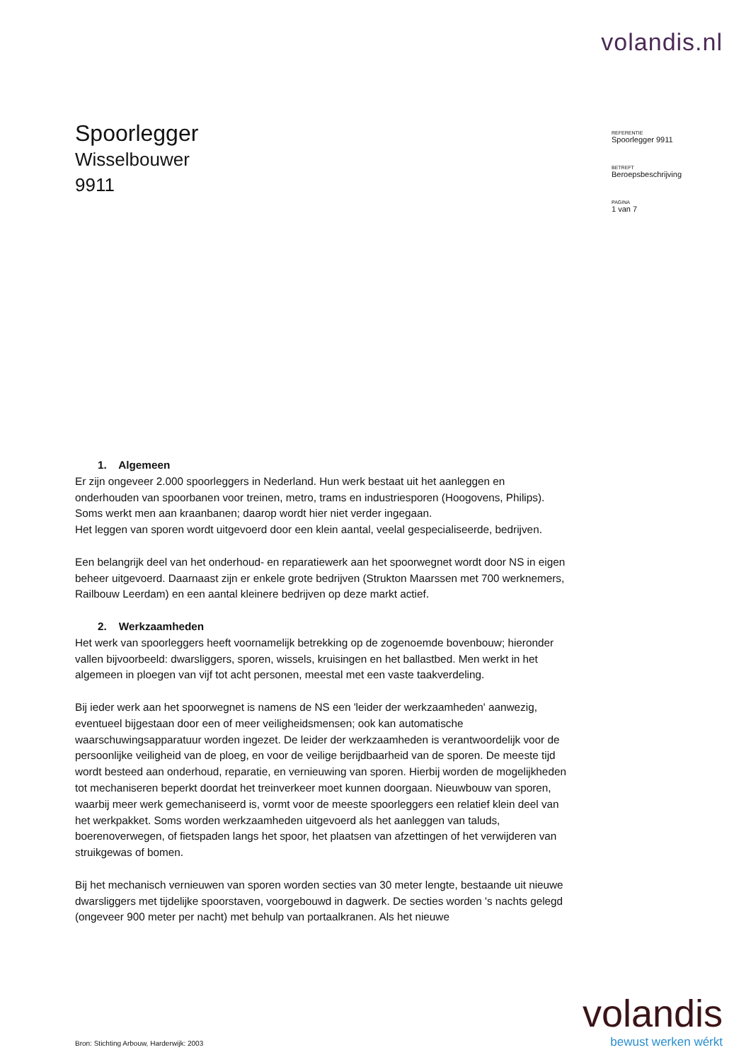volandis.nl
Spoorlegger
Wisselbouwer
9911
REFERENTIE
Spoorlegger 9911
BETREFT
Beroepsbeschrijving
PAGINA
1 van 7
1. Algemeen
Er zijn ongeveer 2.000 spoorleggers in Nederland. Hun werk bestaat uit het aanleggen en onderhouden van spoorbanen voor treinen, metro, trams en industriesporen (Hoogovens, Philips). Soms werkt men aan kraanbanen; daarop wordt hier niet verder ingegaan.
Het leggen van sporen wordt uitgevoerd door een klein aantal, veelal gespecialiseerde, bedrijven.
Een belangrijk deel van het onderhoud- en reparatiewerk aan het spoorwegnet wordt door NS in eigen beheer uitgevoerd. Daarnaast zijn er enkele grote bedrijven (Strukton Maarssen met 700 werknemers, Railbouw Leerdam) en een aantal kleinere bedrijven op deze markt actief.
2. Werkzaamheden
Het werk van spoorleggers heeft voornamelijk betrekking op de zogenoemde bovenbouw; hieronder vallen bijvoorbeeld: dwarsliggers, sporen, wissels, kruisingen en het ballastbed. Men werkt in het algemeen in ploegen van vijf tot acht personen, meestal met een vaste taakverdeling.
Bij ieder werk aan het spoorwegnet is namens de NS een 'leider der werkzaamheden' aanwezig, eventueel bijgestaan door een of meer veiligheidsmensen; ook kan automatische waarschuwingsapparatuur worden ingezet. De leider der werkzaamheden is verantwoordelijk voor de persoonlijke veiligheid van de ploeg, en voor de veilige berijdbaarheid van de sporen. De meeste tijd wordt besteed aan onderhoud, reparatie, en vernieuwing van sporen. Hierbij worden de mogelijkheden tot mechaniseren beperkt doordat het treinverkeer moet kunnen doorgaan. Nieuwbouw van sporen, waarbij meer werk gemechaniseerd is, vormt voor de meeste spoorleggers een relatief klein deel van het werkpakket. Soms worden werkzaamheden uitgevoerd als het aanleggen van taluds, boerenoverwegen, of fietspaden langs het spoor, het plaatsen van afzettingen of het verwijderen van struikgewas of bomen.
Bij het mechanisch vernieuwen van sporen worden secties van 30 meter lengte, bestaande uit nieuwe dwarsliggers met tijdelijke spoorstaven, voorgebouwd in dagwerk. De secties worden 's nachts gelegd (ongeveer 900 meter per nacht) met behulp van portaalkranen. Als het nieuwe
volandis
bewust werken wérkt
Bron: Stichting Arbouw, Harderwijk: 2003